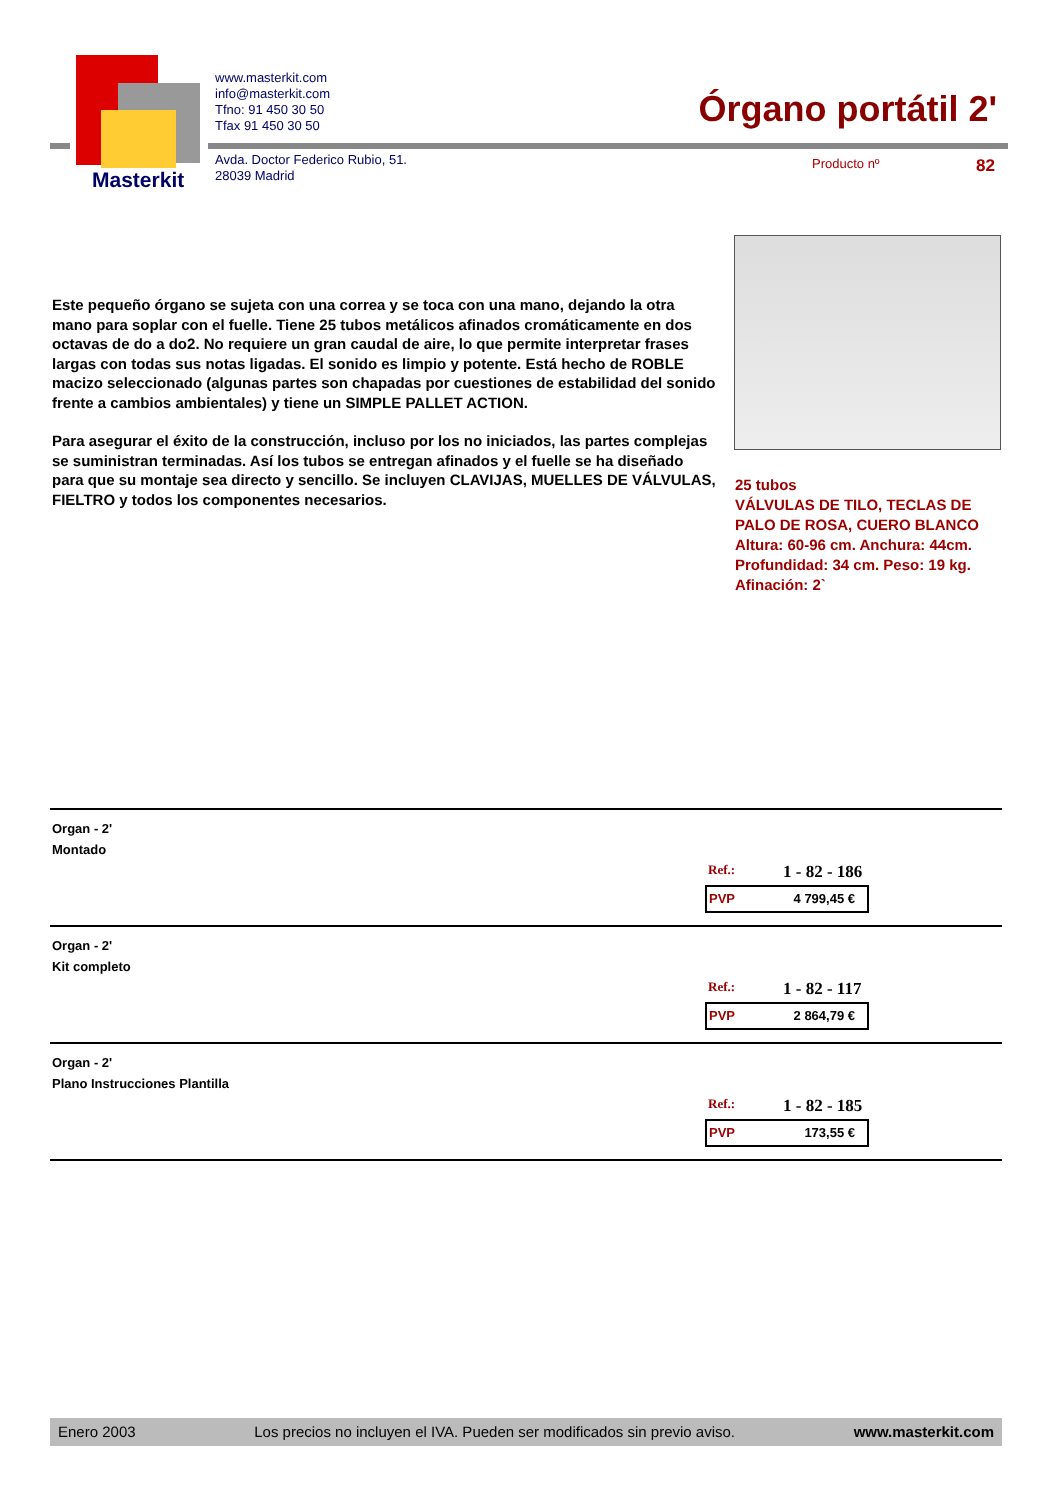Masterkit
www.masterkit.com
info@masterkit.com
Tfno: 91 450 30 50
Tfax 91 450 30 50
Avda. Doctor Federico Rubio, 51.
28039 Madrid
Órgano portátil 2'
Producto nº 82
Este pequeño órgano se sujeta con una correa y se toca con una mano, dejando la otra mano para soplar con el fuelle. Tiene 25 tubos metálicos afinados cromáticamente en dos octavas de do a do2. No requiere un gran caudal de aire, lo que permite interpretar frases largas con todas sus notas ligadas. El sonido es limpio y potente. Está hecho de ROBLE macizo seleccionado (algunas partes son chapadas por cuestiones de estabilidad del sonido frente a cambios ambientales) y tiene un SIMPLE PALLET ACTION.
Para asegurar el éxito de la construcción, incluso por los no iniciados, las partes complejas se suministran terminadas. Así los tubos se entregan afinados y el fuelle se ha diseñado para que su montaje sea directo y sencillo. Se incluyen CLAVIJAS, MUELLES DE VÁLVULAS, FIELTRO y todos los componentes necesarios.
25 tubos
VÁLVULAS DE TILO, TECLAS DE
PALO DE ROSA, CUERO BLANCO
Altura: 60-96 cm. Anchura: 44cm.
Profundidad: 34 cm. Peso: 19 kg.
Afinación: 2`
Organ - 2'
Montado
Ref.: 1 - 82 - 186
PVP 4 799,45 €
Organ - 2'
Kit completo
Ref.: 1 - 82 - 117
PVP 2 864,79 €
Organ - 2'
Plano Instrucciones Plantilla
Ref.: 1 - 82 - 185
PVP 173,55 €
Enero 2003 Los precios no incluyen el IVA. Pueden ser modificados sin previo aviso. www.masterkit.com